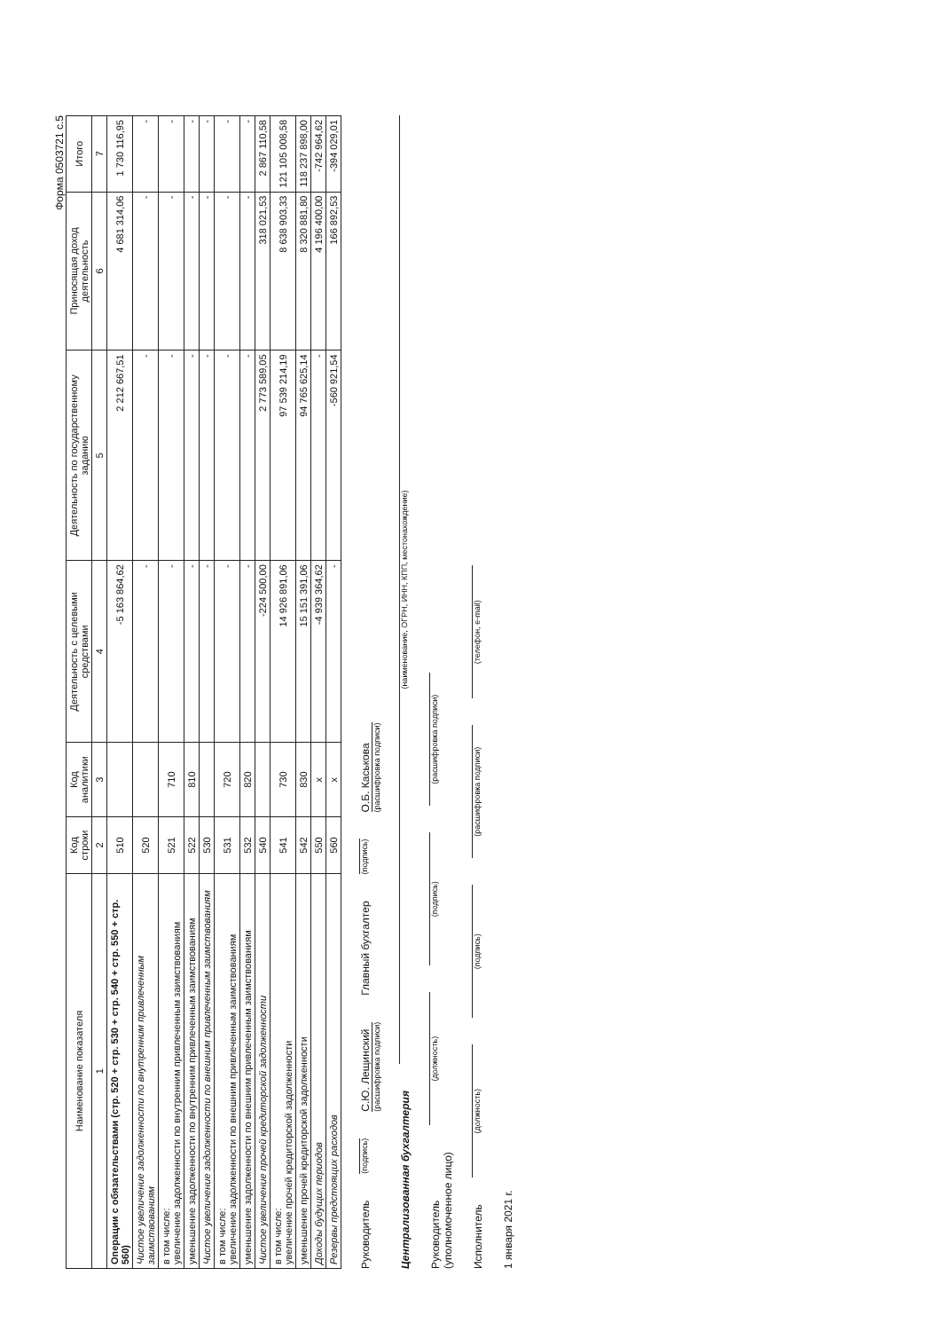Форма 0503721 с.5
| Наименование показателя | Код строки | Код аналитики | Деятельность с целевыми средствами | Деятельность по государственному заданию | Приносящая доход деятельность | Итого |
| --- | --- | --- | --- | --- | --- | --- |
| 1 | 2 | 3 | 4 | 5 | 6 | 7 |
| Операции с обязательствами (стр. 520 + стр. 530 + стр. 540 + стр. 550 + стр. 560) | 510 | | -5 163 864,62 | 2 212 667,51 | 4 681 314,06 | 1 730 116,95 |
| Чистое увеличение задолженности по внутренним привлеченным заимствованиям | 520 | | - | - | - | - |
| в том числе: увеличение задолженности по внутренним привлеченным заимствованиям | 521 | 710 | - | - | - | - |
| уменьшение задолженности по внутренним привлеченным заимствованиям | 522 | 810 | - | - | - | - |
| Чистое увеличение задолженности по внешним привлеченным заимствованиям | 530 | | - | - | - | - |
| в том числе: увеличение задолженности по внешним привлеченным заимствованиям | 531 | 720 | - | - | - | - |
| уменьшение задолженности по внешним привлеченным заимствованиям | 532 | 820 | - | - | - | - |
| Чистое увеличение прочей кредиторской задолженности | 540 | | -224 500,00 | 2 773 589,05 | 318 021,53 | 2 867 110,58 |
| в том числе: увеличение прочей кредиторской задолженности | 541 | 730 | 14 926 891,06 | 97 539 214,19 | 8 638 903,33 | 121 105 008,58 |
| уменьшение прочей кредиторской задолженности | 542 | 830 | 15 151 391,06 | 94 765 625,14 | 8 320 881,80 | 118 237 898,00 |
| Доходы будущих периодов | 550 | x | -4 939 364,62 | - | 4 196 400,00 | -742 964,62 |
| Резервы предстоящих расходов | 560 | x | - | -560 921,54 | 166 892,53 | -394 029,01 |
Руководитель (подпись) С.Ю. Лещинский
(расшифровка подписи) Главный бухгалтер (подпись) О.Б. Каськова
(расшифровка подписи)
Централизованная бухгалтерия (наименование, ОГРН, ИНН, КПП, местонахождение)
Руководитель
(уполномоченное лицо) (должность) (подпись) (расшифровка подписи)
Исполнитель (должность) (подпись) (расшифровка подписи) (телефон, e-mail)
1 января 2021 г.